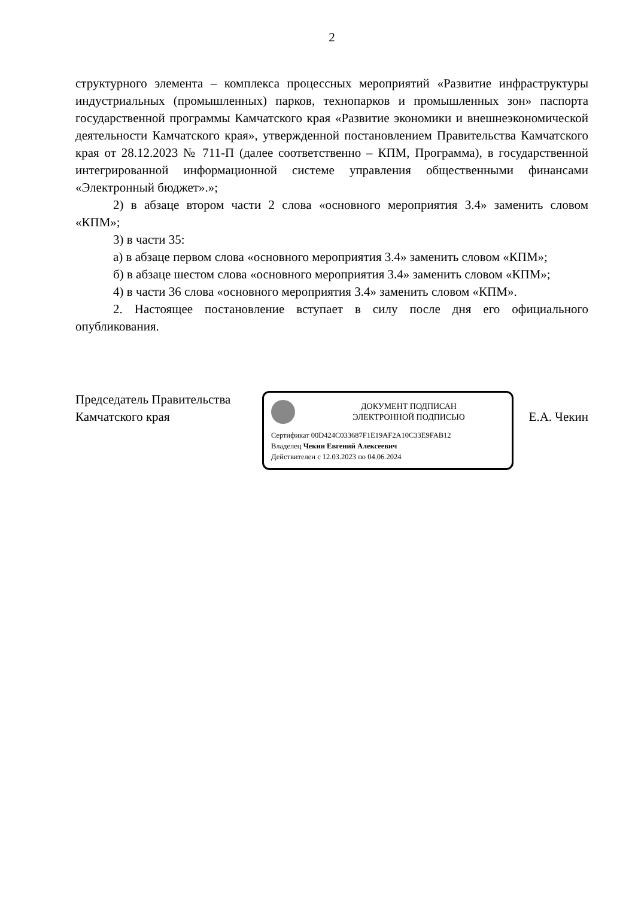2
структурного элемента – комплекса процессных мероприятий «Развитие инфраструктуры индустриальных (промышленных) парков, технопарков и промышленных зон» паспорта государственной программы Камчатского края «Развитие экономики и внешнеэкономической деятельности Камчатского края», утвержденной постановлением Правительства Камчатского края от 28.12.2023 № 711-П (далее соответственно – КПМ, Программа), в государственной интегрированной информационной системе управления общественными финансами «Электронный бюджет».»;
2) в абзаце втором части 2 слова «основного мероприятия 3.4» заменить словом «КПМ»;
3) в части 35:
а) в абзаце первом слова «основного мероприятия 3.4» заменить словом «КПМ»;
б) в абзаце шестом слова «основного мероприятия 3.4» заменить словом «КПМ»;
4) в части 36 слова «основного мероприятия 3.4» заменить словом «КПМ».
2. Настоящее постановление вступает в силу после дня его официального опубликования.
Председатель Правительства
Камчатского края
ДОКУМЕНТ ПОДПИСАН
ЭЛЕКТРОННОЙ ПОДПИСЬЮ
Сертификат 00D424C033687F1E19AF2A10C33E9FAB12
Владелец Чекин Евгений Алексеевич
Действителен с 12.03.2023 по 04.06.2024
Е.А. Чекин